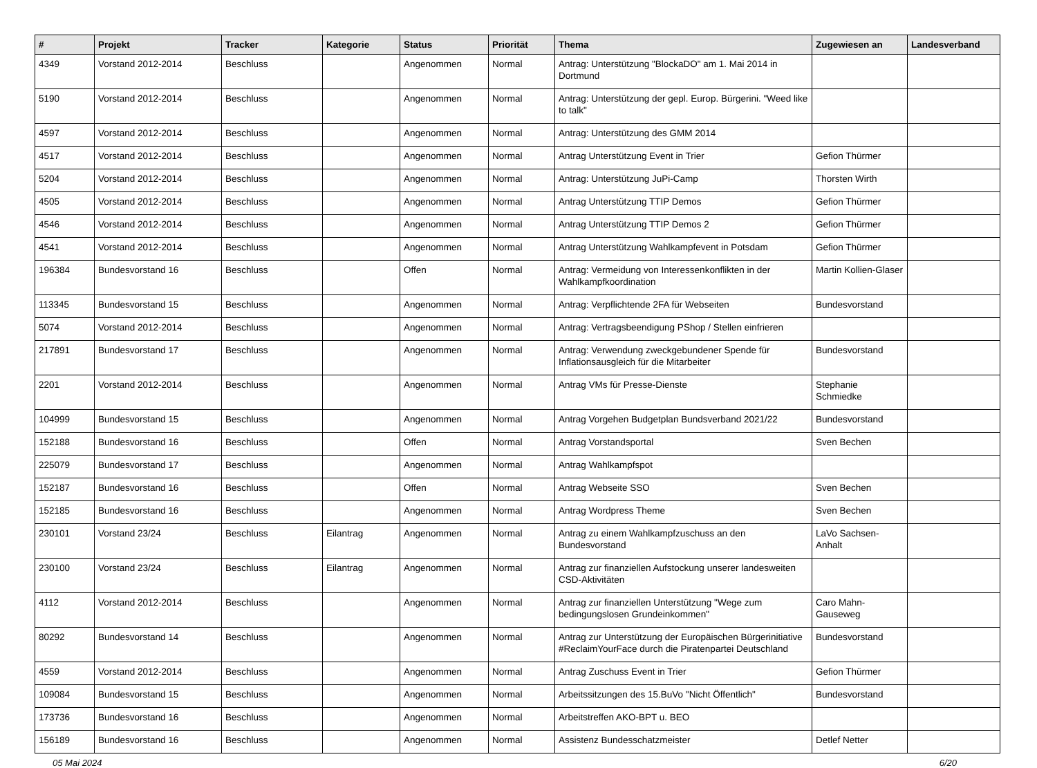| # | Projekt | Tracker | Kategorie | Status | Priorität | Thema | Zugewiesen an | Landesverband |
| --- | --- | --- | --- | --- | --- | --- | --- | --- |
| 4349 | Vorstand 2012-2014 | Beschluss | | Angenommen | Normal | Antrag: Unterstützung "BlockaDO" am 1. Mai 2014 in Dortmund | | |
| 5190 | Vorstand 2012-2014 | Beschluss | | Angenommen | Normal | Antrag: Unterstützung der gepl. Europ. Bürgerini. "Weed like to talk" | | |
| 4597 | Vorstand 2012-2014 | Beschluss | | Angenommen | Normal | Antrag: Unterstützung des GMM 2014 | | |
| 4517 | Vorstand 2012-2014 | Beschluss | | Angenommen | Normal | Antrag Unterstützung Event in Trier | Gefion Thürmer | |
| 5204 | Vorstand 2012-2014 | Beschluss | | Angenommen | Normal | Antrag: Unterstützung JuPi-Camp | Thorsten Wirth | |
| 4505 | Vorstand 2012-2014 | Beschluss | | Angenommen | Normal | Antrag Unterstützung TTIP Demos | Gefion Thürmer | |
| 4546 | Vorstand 2012-2014 | Beschluss | | Angenommen | Normal | Antrag Unterstützung TTIP Demos 2 | Gefion Thürmer | |
| 4541 | Vorstand 2012-2014 | Beschluss | | Angenommen | Normal | Antrag Unterstützung Wahlkampfevent in Potsdam | Gefion Thürmer | |
| 196384 | Bundesvorstand 16 | Beschluss | | Offen | Normal | Antrag: Vermeidung von Interessenkonflikten in der Wahlkampfkoordination | Martin Kollien-Glaser | |
| 113345 | Bundesvorstand 15 | Beschluss | | Angenommen | Normal | Antrag: Verpflichtende 2FA für Webseiten | Bundesvorstand | |
| 5074 | Vorstand 2012-2014 | Beschluss | | Angenommen | Normal | Antrag: Vertragsbeendigung PShop / Stellen einfrieren | | |
| 217891 | Bundesvorstand 17 | Beschluss | | Angenommen | Normal | Antrag: Verwendung zweckgebundener Spende für Inflationsausgleich für die Mitarbeiter | Bundesvorstand | |
| 2201 | Vorstand 2012-2014 | Beschluss | | Angenommen | Normal | Antrag VMs für Presse-Dienste | Stephanie Schmiedke | |
| 104999 | Bundesvorstand 15 | Beschluss | | Angenommen | Normal | Antrag Vorgehen Budgetplan Bundsverband 2021/22 | Bundesvorstand | |
| 152188 | Bundesvorstand 16 | Beschluss | | Offen | Normal | Antrag Vorstandsportal | Sven Bechen | |
| 225079 | Bundesvorstand 17 | Beschluss | | Angenommen | Normal | Antrag Wahlkampfspot | | |
| 152187 | Bundesvorstand 16 | Beschluss | | Offen | Normal | Antrag Webseite SSO | Sven Bechen | |
| 152185 | Bundesvorstand 16 | Beschluss | | Angenommen | Normal | Antrag Wordpress Theme | Sven Bechen | |
| 230101 | Vorstand 23/24 | Beschluss | Eilantrag | Angenommen | Normal | Antrag zu einem Wahlkampfzuschuss an den Bundesvorstand | LaVo Sachsen-Anhalt | |
| 230100 | Vorstand 23/24 | Beschluss | Eilantrag | Angenommen | Normal | Antrag zur finanziellen Aufstockung unserer landesweiten CSD-Aktivitäten | | |
| 4112 | Vorstand 2012-2014 | Beschluss | | Angenommen | Normal | Antrag zur finanziellen Unterstützung "Wege zum bedingungslosen Grundeinkommen" | Caro Mahn-Gauseweg | |
| 80292 | Bundesvorstand 14 | Beschluss | | Angenommen | Normal | Antrag zur Unterstützung der Europäischen Bürgerinitiative #ReclaimYourFace durch die Piratenpartei Deutschland | Bundesvorstand | |
| 4559 | Vorstand 2012-2014 | Beschluss | | Angenommen | Normal | Antrag Zuschuss Event in Trier | Gefion Thürmer | |
| 109084 | Bundesvorstand 15 | Beschluss | | Angenommen | Normal | Arbeitssitzungen des 15.BuVo "Nicht Öffentlich" | Bundesvorstand | |
| 173736 | Bundesvorstand 16 | Beschluss | | Angenommen | Normal | Arbeitstreffen AKO-BPT u. BEO | | |
| 156189 | Bundesvorstand 16 | Beschluss | | Angenommen | Normal | Assistenz Bundesschatzmeister | Detlef Netter | |
05 Mai 2024 6/20